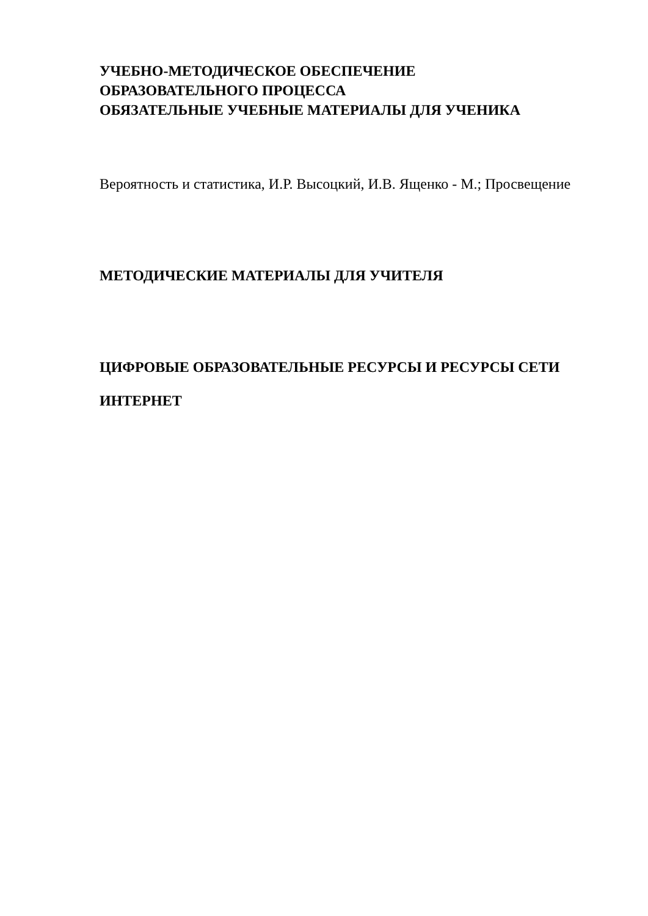УЧЕБНО-МЕТОДИЧЕСКОЕ ОБЕСПЕЧЕНИЕ
ОБРАЗОВАТЕЛЬНОГО ПРОЦЕССА
ОБЯЗАТЕЛЬНЫЕ УЧЕБНЫЕ МАТЕРИАЛЫ ДЛЯ УЧЕНИКА
Вероятность и статистика, И.Р. Высоцкий, И.В. Ященко - М.; Просвещение
МЕТОДИЧЕСКИЕ МАТЕРИАЛЫ ДЛЯ УЧИТЕЛЯ
ЦИФРОВЫЕ ОБРАЗОВАТЕЛЬНЫЕ РЕСУРСЫ И РЕСУРСЫ СЕТИ
ИНТЕРНЕТ